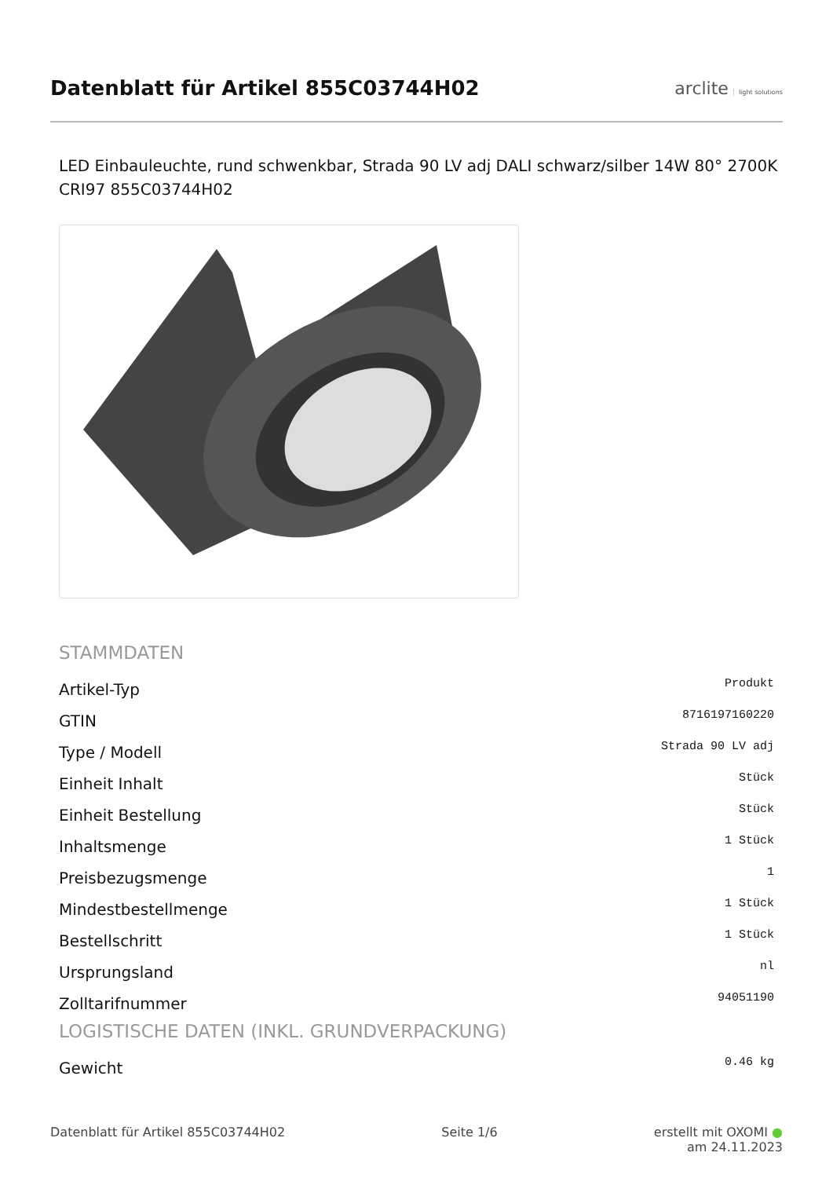Datenblatt für Artikel 855C03744H02
arclite light solutions
LED Einbauleuchte, rund schwenkbar, Strada 90 LV adj DALI schwarz/silber 14W 80° 2700K CRI97 855C03744H02
STAMMDATEN
| Artikel-Typ | Produkt |
| GTIN | 8716197160220 |
| Type / Modell | Strada 90 LV adj |
| Einheit Inhalt | Stück |
| Einheit Bestellung | Stück |
| Inhaltsmenge | 1 Stück |
| Preisbezugsmenge | 1 |
| Mindestbestellmenge | 1 Stück |
| Bestellschritt | 1 Stück |
| Ursprungsland | nl |
| Zolltarifnummer | 94051190 |
LOGISTISCHE DATEN (INKL. GRUNDVERPACKUNG)
| Gewicht | 0.46 kg |
Datenblatt für Artikel 855C03744H02 Seite 1/6 erstellt mit OXOMI ●
am 24.11.2023